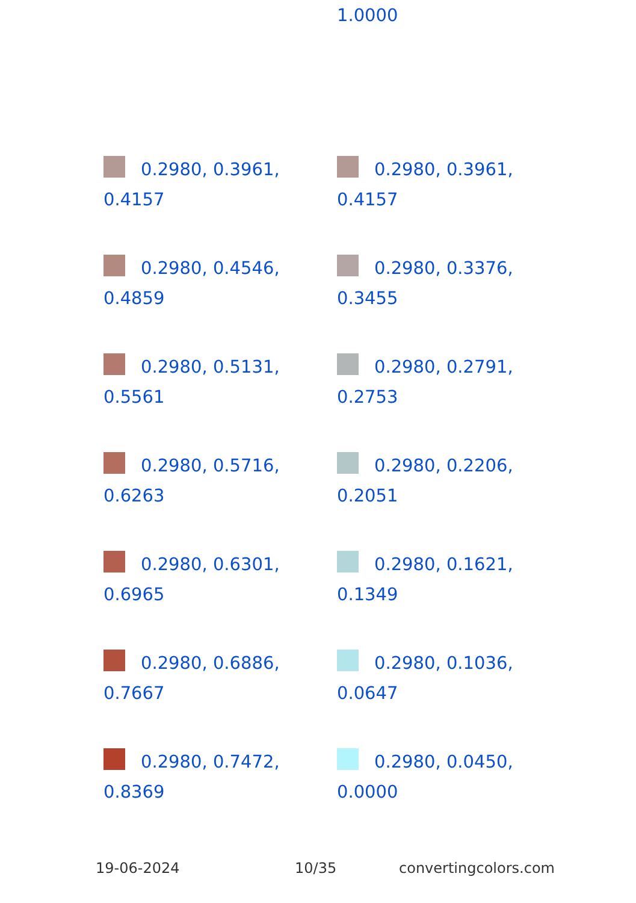1.0000
0.2980, 0.3961, 0.4157
0.2980, 0.3961, 0.4157
0.2980, 0.4546, 0.4859
0.2980, 0.3376, 0.3455
0.2980, 0.5131, 0.5561
0.2980, 0.2791, 0.2753
0.2980, 0.5716, 0.6263
0.2980, 0.2206, 0.2051
0.2980, 0.6301, 0.6965
0.2980, 0.1621, 0.1349
0.2980, 0.6886, 0.7667
0.2980, 0.1036, 0.0647
0.2980, 0.7472, 0.8369
0.2980, 0.0450, 0.0000
19-06-2024 10/35 convertingcolors.com